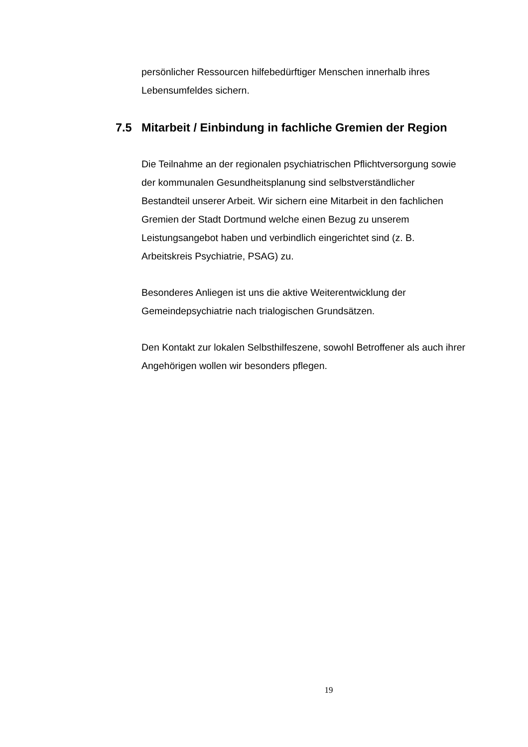persönlicher Ressourcen hilfebedürftiger Menschen innerhalb ihres Lebensumfeldes sichern.
7.5 Mitarbeit / Einbindung in fachliche Gremien der Region
Die Teilnahme an der regionalen psychiatrischen Pflichtversorgung sowie der kommunalen Gesundheitsplanung sind selbstverständlicher Bestandteil unserer Arbeit. Wir sichern eine Mitarbeit in den fachlichen Gremien der Stadt Dortmund welche einen Bezug zu unserem Leistungsangebot haben und verbindlich eingerichtet sind (z. B. Arbeitskreis Psychiatrie, PSAG) zu.
Besonderes Anliegen ist uns die aktive Weiterentwicklung der Gemeindepsychiatrie nach trialogischen Grundsätzen.
Den Kontakt zur lokalen Selbsthilfeszene, sowohl Betroffener als auch ihrer Angehörigen wollen wir besonders pflegen.
19